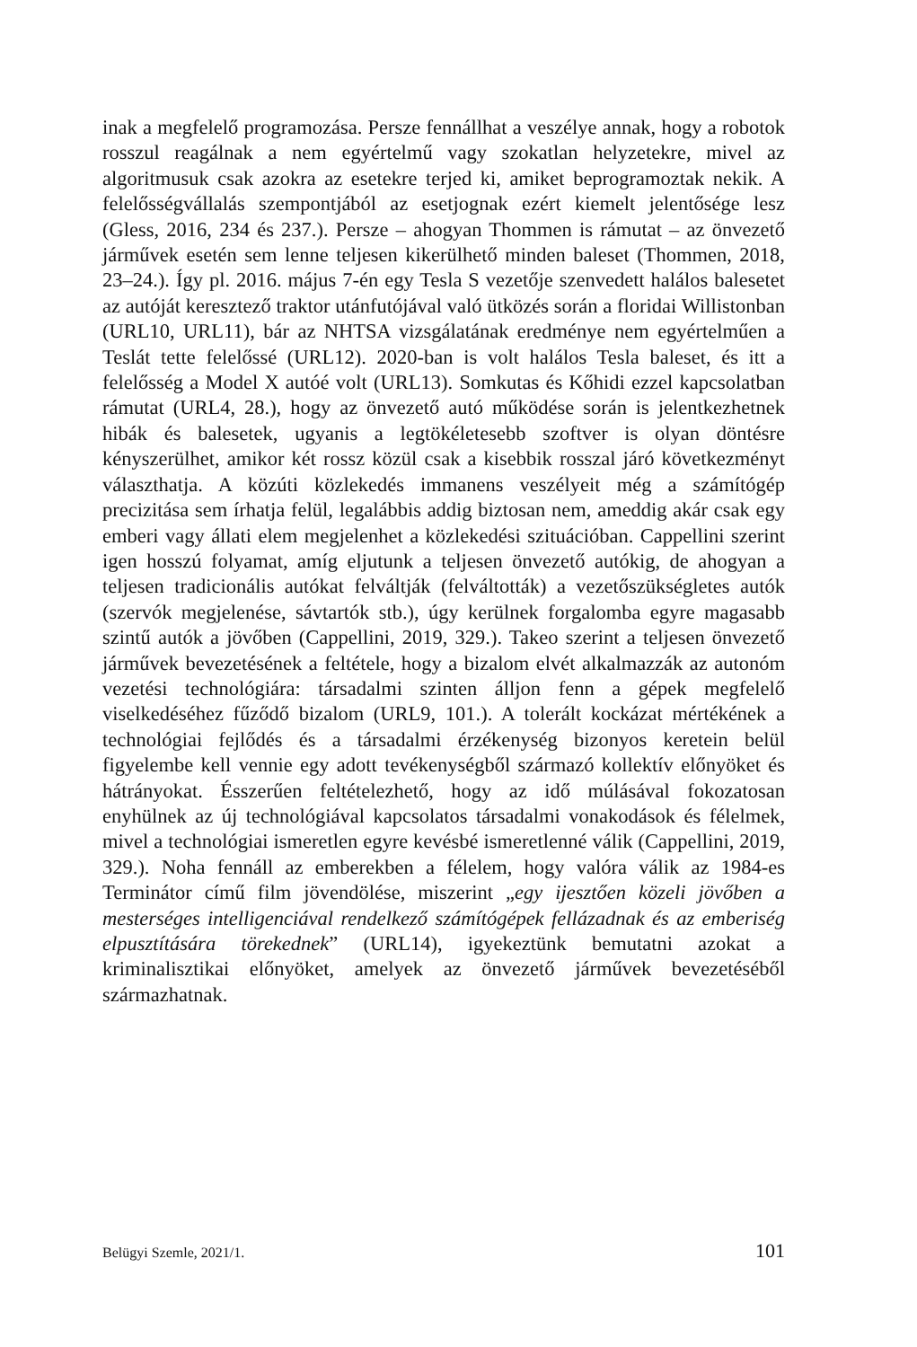inak a megfelelő programozása. Persze fennállhat a veszélye annak, hogy a robotok rosszul reagálnak a nem egyértelmű vagy szokatlan helyzetekre, mivel az algoritmusuk csak azokra az esetekre terjed ki, amiket beprogramoztak nekik. A felelősségvállalás szempontjából az esetjognak ezért kiemelt jelentősége lesz (Gless, 2016, 234 és 237.). Persze – ahogyan Thommen is rámutat – az önvezető járművek esetén sem lenne teljesen kikerülhető minden baleset (Thommen, 2018, 23–24.). Így pl. 2016. május 7-én egy Tesla S vezetője szenvedett halálos balesetet az autóját keresztező traktor utánfutójával való ütközés során a floridai Willistonban (URL10, URL11), bár az NHTSA vizsgálatának eredménye nem egyértelműen a Teslát tette felelőssé (URL12). 2020-ban is volt halálos Tesla baleset, és itt a felelősség a Model X autóé volt (URL13). Somkutas és Kőhidi ezzel kapcsolatban rámutat (URL4, 28.), hogy az önvezető autó működése során is jelentkezhetnek hibák és balesetek, ugyanis a legtökéletesebb szoftver is olyan döntésre kényszerülhet, amikor két rossz közül csak a kisebbik rosszal járó következményt választhatja. A közúti közlekedés immanens veszélyeit még a számítógép precizitása sem írhatja felül, legalábbis addig biztosan nem, ameddig akár csak egy emberi vagy állati elem megjelenhet a közlekedési szituációban. Cappellini szerint igen hosszú folyamat, amíg eljutunk a teljesen önvezető autókig, de ahogyan a teljesen tradicionális autókat felváltják (felváltották) a vezetőszükségletes autók (szervók megjelenése, sávtartók stb.), úgy kerülnek forgalomba egyre magasabb szintű autók a jövőben (Cappellini, 2019, 329.). Takeo szerint a teljesen önvezető járművek bevezetésének a feltétele, hogy a bizalom elvét alkalmazzák az autonóm vezetési technológiára: társadalmi szinten álljon fenn a gépek megfelelő viselkedéséhez fűződő bizalom (URL9, 101.). A tolerált kockázat mértékének a technológiai fejlődés és a társadalmi érzékenység bizonyos keretein belül figyelembe kell vennie egy adott tevékenységből származó kollektív előnyöket és hátrányokat. Ésszerűen feltételezhető, hogy az idő múlásával fokozatosan enyhülnek az új technológiával kapcsolatos társadalmi vonakodások és félelmek, mivel a technológiai ismeretlen egyre kevésbé ismeretlenné válik (Cappellini, 2019, 329.). Noha fennáll az emberekben a félelem, hogy valóra válik az 1984-es Terminátor című film jövendölése, miszerint „egy ijesztően közeli jövőben a mesterséges intelligenciával rendelkező számítógépek fellázadnak és az emberiség elpusztítására törekednek” (URL14), igyekeztünk bemutatni azokat a kriminalisztikai előnyöket, amelyek az önvezető járművek bevezetéséből származhatnak.
Belügyi Szemle, 2021/1. 101